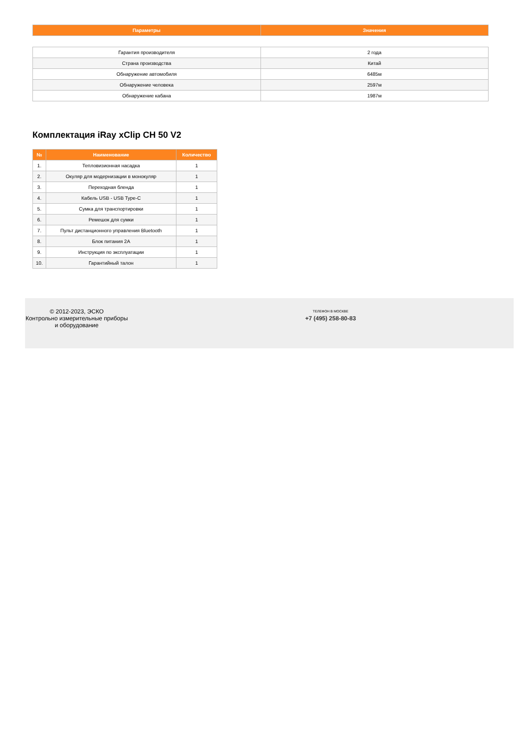| Параметры | Значения |
| --- | --- |
| Гарантия производителя | 2 года |
| Страна производства | Китай |
| Обнаружение автомобиля | 6485м |
| Обнаружение человека | 2597м |
| Обнаружение кабана | 1987м |
Комплектация iRay xClip CH 50 V2
| № | Наименование | Количество |
| --- | --- | --- |
| 1. | Тепловизионная насадка | 1 |
| 2. | Окуляр для модернизации в монокуляр | 1 |
| 3. | Переходная бленда | 1 |
| 4. | Кабель USB - USB Type-C | 1 |
| 5. | Сумка для транспортировки | 1 |
| 6. | Ремешок для сумки | 1 |
| 7. | Пульт дистанционного управления Bluetooth | 1 |
| 8. | Блок питания 2А | 1 |
| 9. | Инструкция по эксплуатации | 1 |
| 10. | Гарантийный талон | 1 |
© 2012-2023, ЭСКО
Контрольно измерительные приборы и оборудование
ТЕЛЕФОН В МОСКВЕ
+7 (495) 258-80-83